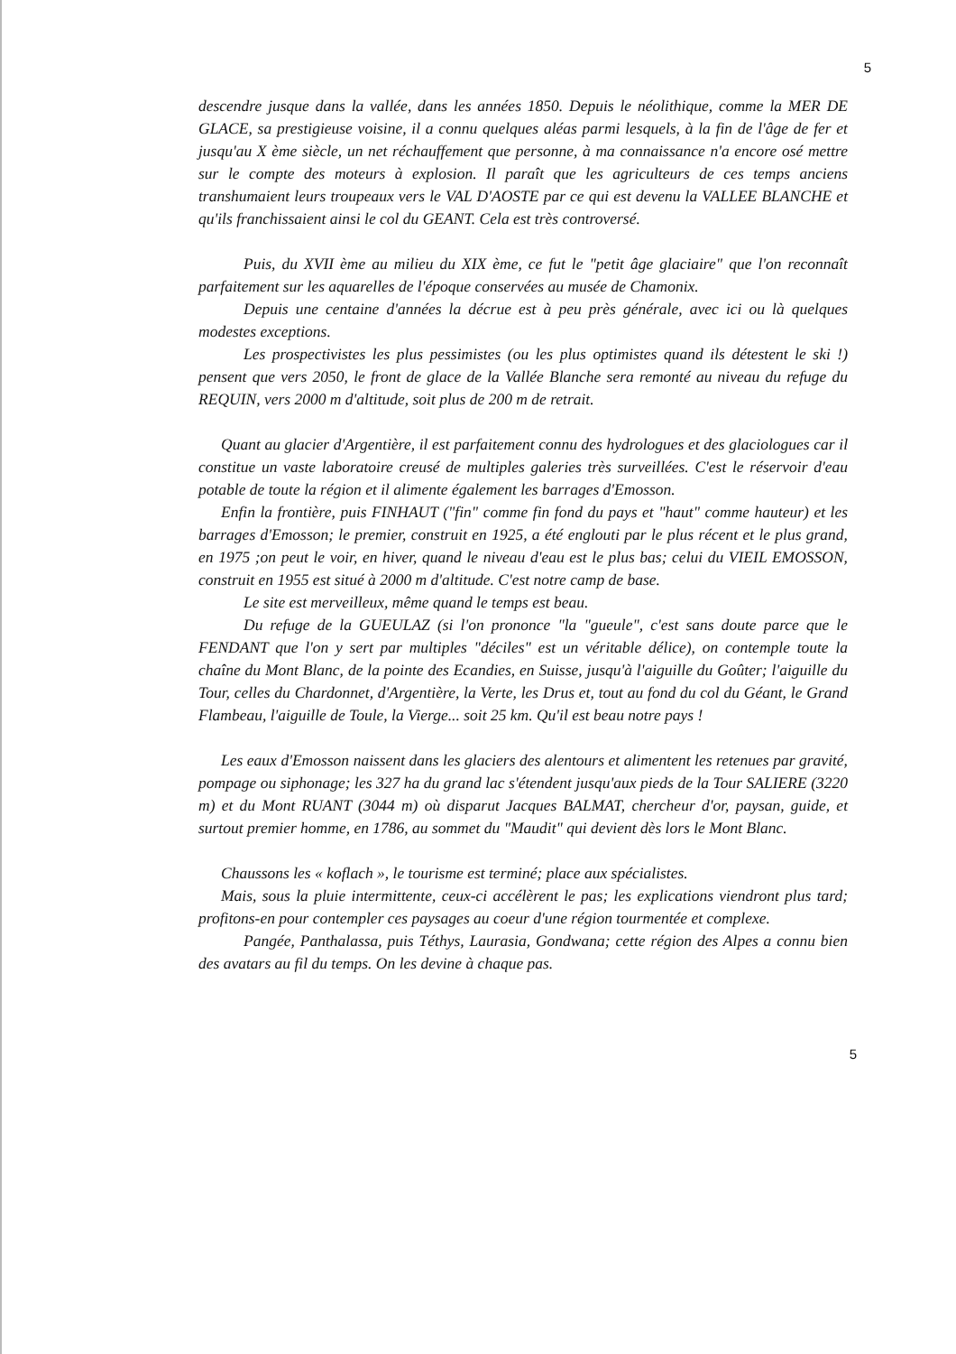5
descendre jusque dans la vallée, dans les années 1850. Depuis le néolithique, comme la MER DE GLACE, sa prestigieuse voisine, il a connu quelques aléas parmi lesquels, à la fin de l'âge de fer et jusqu'au X ème siècle, un net réchauffement que personne, à ma connaissance n'a encore osé mettre sur le compte des moteurs à explosion. Il paraît que les agriculteurs de ces temps anciens transhumaient leurs troupeaux vers le VAL D'AOSTE par ce qui est devenu la VALLEE BLANCHE et qu'ils franchissaient ainsi le col du GEANT. Cela est très controversé.
Puis, du XVII ème au milieu du XIX ème, ce fut le "petit âge glaciaire" que l'on reconnaît parfaitement sur les aquarelles de l'époque conservées au musée de Chamonix.
Depuis une centaine d'années la décrue est à peu près générale, avec ici ou là quelques modestes exceptions.
Les prospectivistes les plus pessimistes (ou les plus optimistes quand ils détestent le ski !) pensent que vers 2050, le front de glace de la Vallée Blanche sera remonté au niveau du refuge du REQUIN, vers 2000 m d'altitude, soit plus de 200 m de retrait.
Quant au glacier d'Argentière, il est parfaitement connu des hydrologues et des glaciologues car il constitue un vaste laboratoire creusé de multiples galeries très surveillées. C'est le réservoir d'eau potable de toute la région et il alimente également les barrages d'Emosson.
Enfin la frontière, puis FINHAUT ("fin" comme fin fond du pays et "haut" comme hauteur) et les barrages d'Emosson; le premier, construit en 1925, a été englouti par le plus récent et le plus grand, en 1975 ;on peut le voir, en hiver, quand le niveau d'eau est le plus bas; celui du VIEIL EMOSSON, construit en 1955 est situé à 2000 m d'altitude. C'est notre camp de base.
Le site est merveilleux, même quand le temps est beau.
Du refuge de la GUEULAZ (si l'on prononce "la "gueule", c'est sans doute parce que le FENDANT que l'on y sert par multiples "déciles" est un véritable délice), on contemple toute la chaîne du Mont Blanc, de la pointe des Ecandies, en Suisse, jusqu'à l'aiguille du Goûter; l'aiguille du Tour, celles du Chardonnet, d'Argentière, la Verte, les Drus et, tout au fond du col du Géant, le Grand Flambeau, l'aiguille de Toule, la Vierge... soit 25 km. Qu'il est beau notre pays !
Les eaux d'Emosson naissent dans les glaciers des alentours et alimentent les retenues par gravité, pompage ou siphonage; les 327 ha du grand lac s'étendent jusqu'aux pieds de la Tour SALIERE (3220 m) et du Mont RUANT (3044 m) où disparut Jacques BALMAT, chercheur d'or, paysan, guide, et surtout premier homme, en 1786, au sommet du "Maudit" qui devient dès lors le Mont Blanc.
Chaussons les « koflach », le tourisme est terminé; place aux spécialistes.
Mais, sous la pluie intermittente, ceux-ci accélèrent le pas; les explications viendront plus tard; profitons-en pour contempler ces paysages au coeur d'une région tourmentée et complexe.
Pangée, Panthalassa, puis Téthys, Laurasia, Gondwana; cette région des Alpes a connu bien des avatars au fil du temps. On les devine à chaque pas.
5